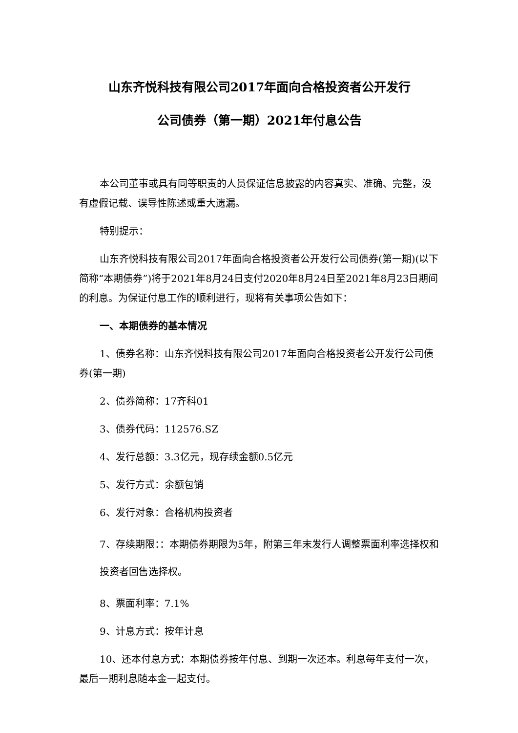山东齐悦科技有限公司2017年面向合格投资者公开发行
公司债券（第一期）2021年付息公告
本公司董事或具有同等职责的人员保证信息披露的内容真实、准确、完整，没有虚假记载、误导性陈述或重大遗漏。
特别提示：
山东齐悦科技有限公司2017年面向合格投资者公开发行公司债券(第一期)(以下简称“本期债券”)将于2021年8月24日支付2020年8月24日至2021年8月23日期间的利息。为保证付息工作的顺利进行，现将有关事项公告如下：
一、本期债券的基本情况
1、债券名称：山东齐悦科技有限公司2017年面向合格投资者公开发行公司债券(第一期)
2、债券简称：17齐科01
3、债券代码：112576.SZ
4、发行总额：3.3亿元，现存续金额0.5亿元
5、发行方式：余额包销
6、发行对象：合格机构投资者
7、存续期限：：本期债券期限为5年，附第三年末发行人调整票面利率选择权和投资者回售选择权。
8、票面利率：7.1%
9、计息方式：按年计息
10、还本付息方式：本期债券按年付息、到期一次还本。利息每年支付一次，最后一期利息随本金一起支付。